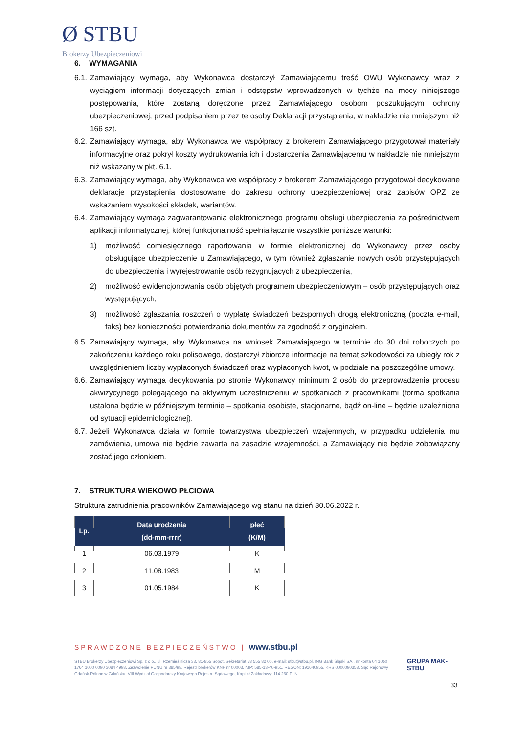Ø STBU
Brokerzy Ubezpieczeniowi
6. WYMAGANIA
6.1. Zamawiający wymaga, aby Wykonawca dostarczył Zamawiającemu treść OWU Wykonawcy wraz z wyciągiem informacji dotyczących zmian i odstępstw wprowadzonych w tychże na mocy niniejszego postępowania, które zostaną doręczone przez Zamawiającego osobom poszukującym ochrony ubezpieczeniowej, przed podpisaniem przez te osoby Deklaracji przystąpienia, w nakładzie nie mniejszym niż 166 szt.
6.2. Zamawiający wymaga, aby Wykonawca we współpracy z brokerem Zamawiającego przygotował materiały informacyjne oraz pokrył koszty wydrukowania ich i dostarczenia Zamawiającemu w nakładzie nie mniejszym niż wskazany w pkt. 6.1.
6.3. Zamawiający wymaga, aby Wykonawca we współpracy z brokerem Zamawiającego przygotował dedykowane deklaracje przystąpienia dostosowane do zakresu ochrony ubezpieczeniowej oraz zapisów OPZ ze wskazaniem wysokości składek, wariantów.
6.4. Zamawiający wymaga zagwarantowania elektronicznego programu obsługi ubezpieczenia za pośrednictwem aplikacji informatycznej, której funkcjonalność spełnia łącznie wszystkie poniższe warunki:
1) możliwość comiesięcznego raportowania w formie elektronicznej do Wykonawcy przez osoby obsługujące ubezpieczenie u Zamawiającego, w tym również zgłaszanie nowych osób przystępujących do ubezpieczenia i wyrejestrowanie osób rezygnujących z ubezpieczenia,
2) możliwość ewidencjonowania osób objętych programem ubezpieczeniowym – osób przystępujących oraz występujących,
3) możliwość zgłaszania roszczeń o wypłatę świadczeń bezspornych drogą elektroniczną (poczta e-mail, faks) bez konieczności potwierdzania dokumentów za zgodność z oryginałem.
6.5. Zamawiający wymaga, aby Wykonawca na wniosek Zamawiającego w terminie do 30 dni roboczych po zakończeniu każdego roku polisowego, dostarczył zbiorcze informacje na temat szkodowości za ubiegły rok z uwzględnieniem liczby wypłaconych świadczeń oraz wypłaconych kwot, w podziale na poszczególne umowy.
6.6. Zamawiający wymaga dedykowania po stronie Wykonawcy minimum 2 osób do przeprowadzenia procesu akwizycyjnego polegającego na aktywnym uczestniczeniu w spotkaniach z pracownikami (forma spotkania ustalona będzie w późniejszym terminie – spotkania osobiste, stacjonarne, bądź on-line – będzie uzależniona od sytuacji epidemiologicznej).
6.7. Jeżeli Wykonawca działa w formie towarzystwa ubezpieczeń wzajemnych, w przypadku udzielenia mu zamówienia, umowa nie będzie zawarta na zasadzie wzajemności, a Zamawiający nie będzie zobowiązany zostać jego członkiem.
7. STRUKTURA WIEKOWO PŁCIOWA
Struktura zatrudnienia pracowników Zamawiającego wg stanu na dzień 30.06.2022 r.
| Lp. | Data urodzenia (dd-mm-rrrr) | płeć (K/M) |
| --- | --- | --- |
| 1 | 06.03.1979 | K |
| 2 | 11.08.1983 | M |
| 3 | 01.05.1984 | K |
SPRAWDZONE BEZPIECZEŃSTWO | www.stbu.pl
STBU Brokerzy Ubezpieczeniowi Sp. z o.o., ul. Rzemieślnicza 33, 81-855 Sopot, Sekretariat 58 555 82 00, e-mail: stbu@stbu.pl, ING Bank Śląski SA., nr konta 04 1050 1764 1000 0090 3084 4998, Zezwolenie PUNU nr 385/98, Rejestr brokerów KNF nr 00003, NIP: 585-13-40-951, REGON: 191640955, KRS 0000090358, Sąd Rejonowy Gdańsk-Północ w Gdańsku, VIII Wydział Gospodarczy Krajowego Rejestru Sądowego, Kapitał Zakładowy: 114.260 PLN
GRUPA MAK-STBU
33